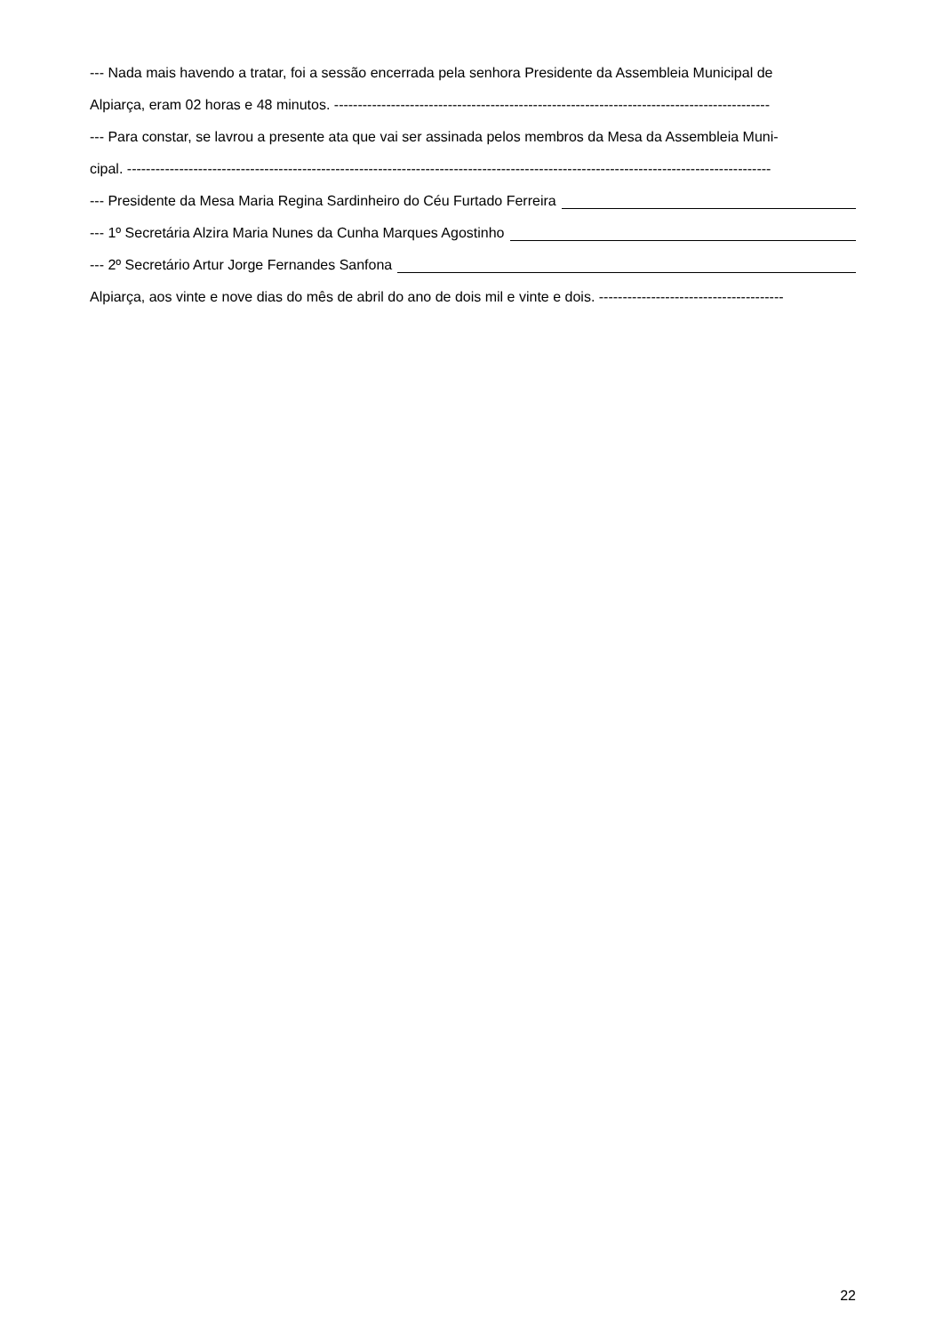--- Nada mais havendo a tratar, foi a sessão encerrada pela senhora Presidente da Assembleia Municipal de
Alpiarça, eram 02 horas e 48 minutos. --------------------------------------------------------------------------------------------
--- Para constar, se lavrou a presente ata que vai ser assinada pelos membros da Mesa da Assembleia Muni-
cipal. ----------------------------------------------------------------------------------------------------------------------------------------
--- Presidente da Mesa Maria Regina Sardinheiro do Céu Furtado Ferreira
--- 1º Secretária Alzira Maria Nunes da Cunha Marques Agostinho
--- 2º Secretário Artur Jorge Fernandes Sanfona
Alpiarça, aos vinte e nove dias do mês de abril do ano de dois mil e vinte e dois. ---------------------------------------
22